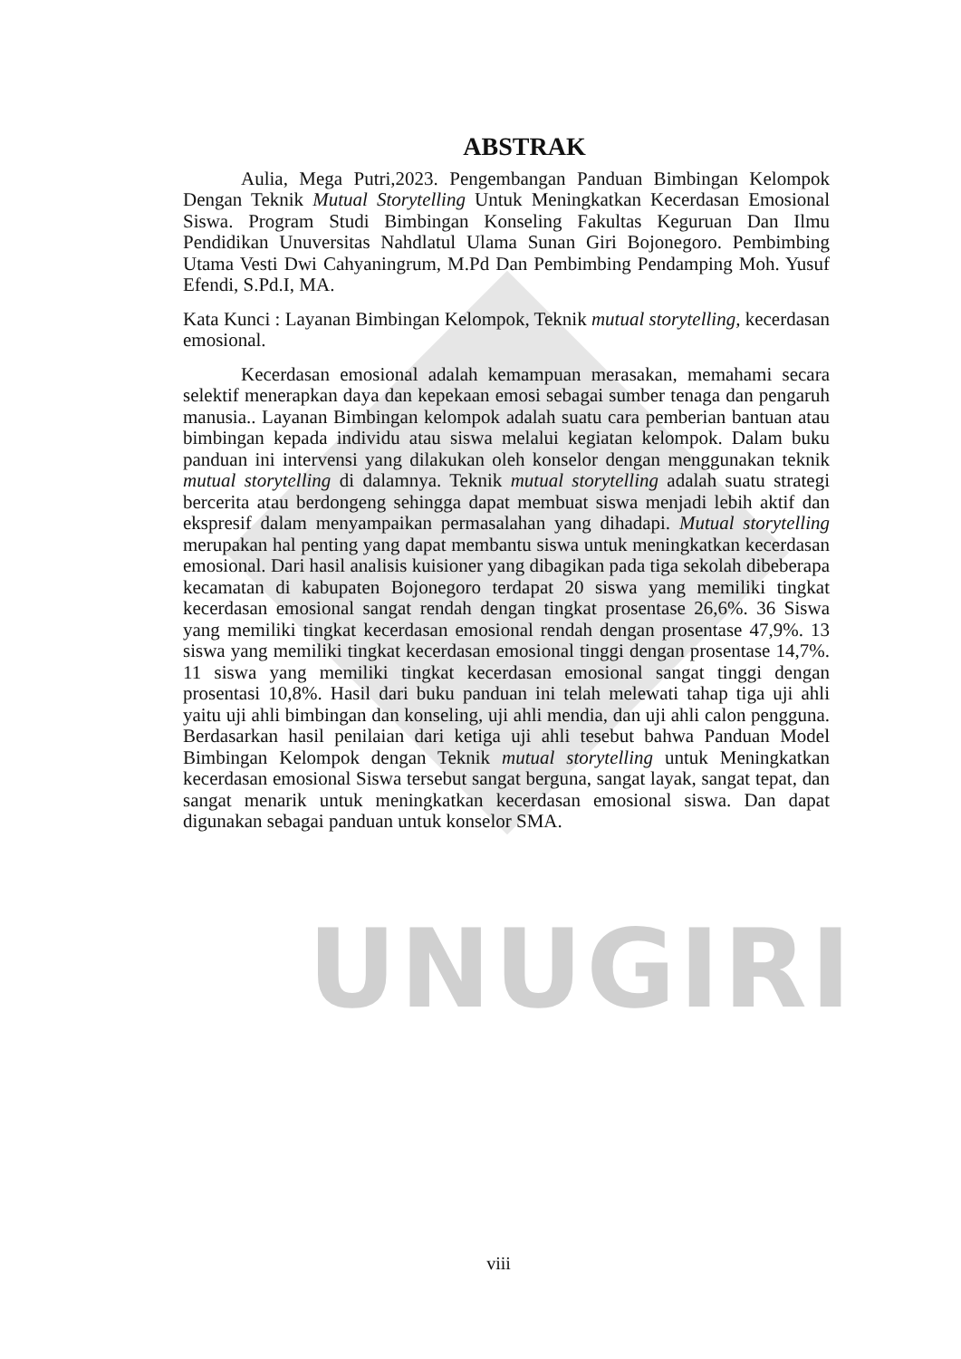UNUGIRI
ABSTRAK
Aulia, Mega Putri,2023. Pengembangan Panduan Bimbingan Kelompok Dengan Teknik Mutual Storytelling Untuk Meningkatkan Kecerdasan Emosional Siswa. Program Studi Bimbingan Konseling Fakultas Keguruan Dan Ilmu Pendidikan Unuversitas Nahdlatul Ulama Sunan Giri Bojonegoro. Pembimbing Utama Vesti Dwi Cahyaningrum, M.Pd Dan Pembimbing Pendamping Moh. Yusuf Efendi, S.Pd.I, MA.
Kata Kunci : Layanan Bimbingan Kelompok, Teknik mutual storytelling, kecerdasan emosional.
Kecerdasan emosional adalah kemampuan merasakan, memahami secara selektif menerapkan daya dan kepekaan emosi sebagai sumber tenaga dan pengaruh manusia.. Layanan Bimbingan kelompok adalah suatu cara pemberian bantuan atau bimbingan kepada individu atau siswa melalui kegiatan kelompok. Dalam buku panduan ini intervensi yang dilakukan oleh konselor dengan menggunakan teknik mutual storytelling di dalamnya. Teknik mutual storytelling adalah suatu strategi bercerita atau berdongeng sehingga dapat membuat siswa menjadi lebih aktif dan ekspresif dalam menyampaikan permasalahan yang dihadapi. Mutual storytelling merupakan hal penting yang dapat membantu siswa untuk meningkatkan kecerdasan emosional. Dari hasil analisis kuisioner yang dibagikan pada tiga sekolah dibeberapa kecamatan di kabupaten Bojonegoro terdapat 20 siswa yang memiliki tingkat kecerdasan emosional sangat rendah dengan tingkat prosentase 26,6%. 36 Siswa yang memiliki tingkat kecerdasan emosional rendah dengan prosentase 47,9%. 13 siswa yang memiliki tingkat kecerdasan emosional tinggi dengan prosentase 14,7%. 11 siswa yang memiliki tingkat kecerdasan emosional sangat tinggi dengan prosentasi 10,8%. Hasil dari buku panduan ini telah melewati tahap tiga uji ahli yaitu uji ahli bimbingan dan konseling, uji ahli mendia, dan uji ahli calon pengguna. Berdasarkan hasil penilaian dari ketiga uji ahli tesebut bahwa Panduan Model Bimbingan Kelompok dengan Teknik mutual storytelling untuk Meningkatkan kecerdasan emosional Siswa tersebut sangat berguna, sangat layak, sangat tepat, dan sangat menarik untuk meningkatkan kecerdasan emosional siswa. Dan dapat digunakan sebagai panduan untuk konselor SMA.
viii